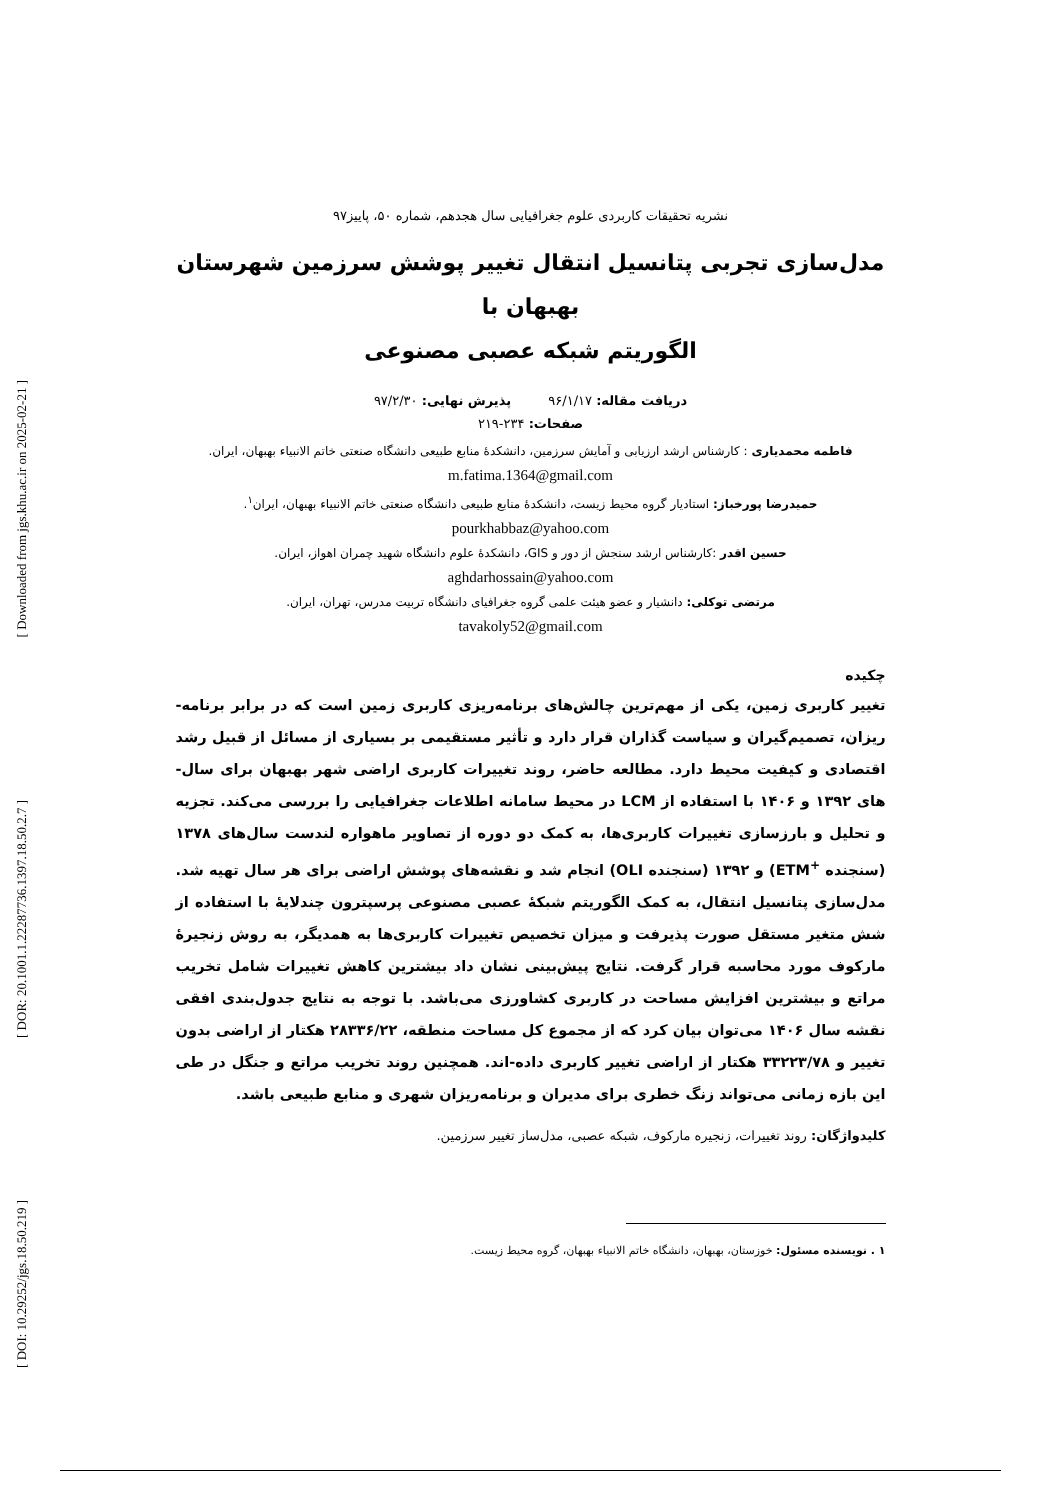[ Downloaded from jgs.khu.ac.ir on 2025-02-21 ]
[ DOR: 20.1001.1.22287736.1397.18.50.2.7 ]
[ DOI: 10.29252/jgs.18.50.219 ]
نشریه تحقیقات کاربردی علوم جغرافیایی سال هجدهم، شماره ۵۰، پاییز۹۷
مدل‌سازی تجربی پتانسیل انتقال تغییر پوشش سرزمین شهرستان بهبهان با
الگوریتم شبکه عصبی مصنوعی
دریافت مقاله: ۹۶/۱/۱۷ پذیرش نهایی: ۹۷/۲/۳۰
صفحات: ۲۳۴-۲۱۹
فاطمه محمدیاری : کارشناس ارشد ارزیابی و آمایش سرزمین، دانشکدهٔ منابع طبیعی دانشگاه صنعتی خاتم الانبیاء بهبهان، ایران.
m.fatima.1364@gmail.com
حمیدرضا پورخباز: استادیار گروه محیط زیست، دانشکدهٔ منابع طبیعی دانشگاه صنعتی خاتم الانبیاء بهبهان، ایران<sup>۱</sup>.
pourkhabbaz@yahoo.com
حسین اقدر :کارشناس ارشد سنجش از دور و GIS، دانشکدهٔ علوم دانشگاه شهید چمران اهواز، ایران.
aghdarhossain@yahoo.com
مرتضی توکلی: دانشیار و عضو هیئت علمی گروه جغرافیای دانشگاه تربیت مدرس، تهران، ایران.
tavakoly52@gmail.com
چکیده
تغییر کاربری زمین، یکی از مهم‌ترین چالش‌های برنامه‌ریزی کاربری زمین است که در برابر برنامه-ریزان، تصمیم‌گیران و سیاست گذاران قرار دارد و تأثیر مستقیمی بر بسیاری از مسائل از قبیل رشد اقتصادی و کیفیت محیط دارد. مطالعه حاضر، روند تغییرات کاربری اراضی شهر بهبهان برای سال-های ۱۳۹۲ و ۱۴۰۶ با استفاده از LCM در محیط سامانه اطلاعات جغرافیایی را بررسی می‌کند. تجزیه و تحلیل و بارزسازی تغییرات کاربری‌ها، به کمک دو دوره از تصاویر ماهواره لندست سال‌های ۱۳۷۸ (سنجنده <sup>+</sup>ETM) و ۱۳۹۲ (سنجنده OLI) انجام شد و نقشه‌های پوشش اراضی برای هر سال تهیه شد. مدل‌سازی پتانسیل انتقال، به کمک الگوریتم شبکهٔ عصبی مصنوعی پرسپترون چندلایهٔ با استفاده از شش متغیر مستقل صورت پذیرفت و میزان تخصیص تغییرات کاربری‌ها به همدیگر، به روش زنجیرهٔ مارکوف مورد محاسبه قرار گرفت. نتایج پیش‌بینی نشان داد بیشترین کاهش تغییرات شامل تخریب مراتع و بیشترین افزایش مساحت در کاربری کشاورزی می‌باشد. با توجه به نتایج جدول‌بندی افقی نقشه سال ۱۴۰۶ می‌توان بیان کرد که از مجموع کل مساحت منطقه، ۲۸۳۳۶/۲۲ هکتار از اراضی بدون تغییر و ۳۳۲۲۳/۷۸ هکتار از اراضی تغییر کاربری داده-اند. همچنین روند تخریب مراتع و جنگل در طی این بازه زمانی می‌تواند زنگ خطری برای مدیران و برنامه‌ریزان شهری و منابع طبیعی باشد.
کلیدواژگان: روند تغییرات، زنجیره مارکوف، شبکه عصبی، مدل‌ساز تغییر سرزمین.
۱ . نویسنده مسئول: خوزستان، بهبهان، دانشگاه خاتم الانبیاء بهبهان، گروه محیط زیست.